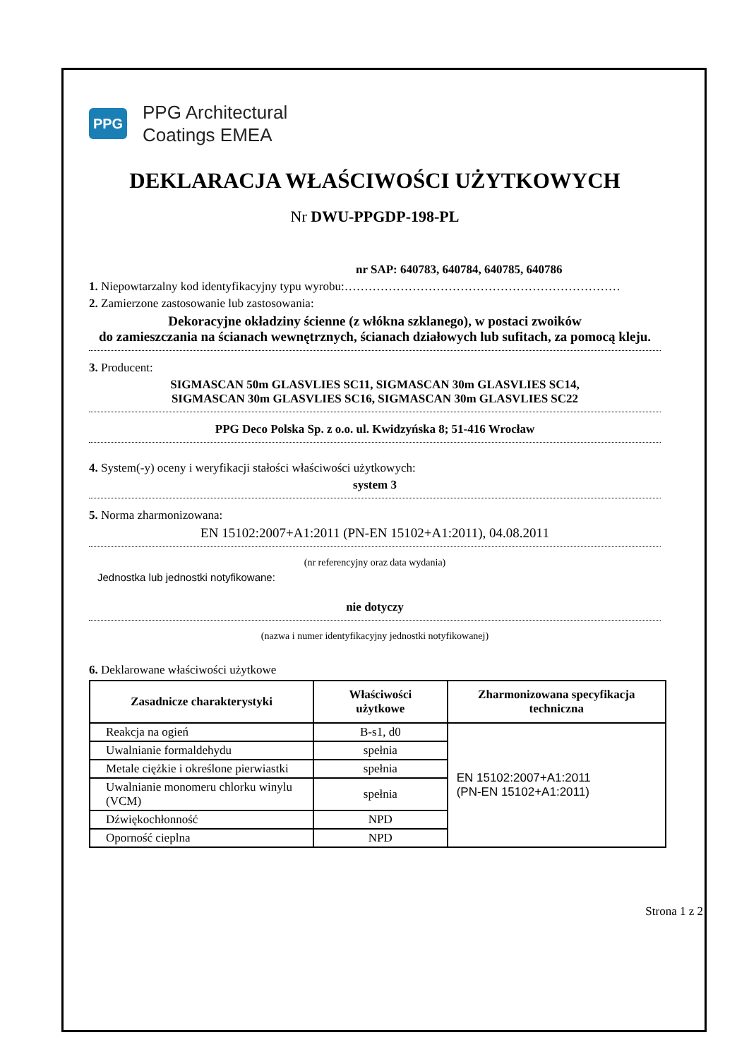PPG
PPG Architectural
Coatings EMEA
DEKLARACJA WŁAŚCIWOŚCI UŻYTKOWYCH
Nr DWU-PPGDP-198-PL
nr SAP: 640783, 640784, 640785, 640786
1. Niepowtarzalny kod identyfikacyjny typu wyrobu:……………………………………………………………
2. Zamierzone zastosowanie lub zastosowania:
Dekoracyjne okładziny ścienne (z włókna szklanego), w postaci zwoików
do zamieszczania na ścianach wewnętrznych, ścianach działowych lub sufitach, za pomocą kleju.
3. Producent:
SIGMASCAN 50m GLASVLIES SC11, SIGMASCAN 30m GLASVLIES SC14,
SIGMASCAN 30m GLASVLIES SC16, SIGMASCAN 30m GLASVLIES SC22
PPG Deco Polska Sp. z o.o. ul. Kwidzyńska 8; 51-416 Wrocław
4. System(-y) oceny i weryfikacji stałości właściwości użytkowych:
system 3
5. Norma zharmonizowana:
EN 15102:2007+A1:2011 (PN-EN 15102+A1:2011), 04.08.2011
(nr referencyjny oraz data wydania)
Jednostka lub jednostki notyfikowane:
nie dotyczy
(nazwa i numer identyfikacyjny jednostki notyfikowanej)
6. Deklarowane właściwości użytkowe
| Zasadnicze charakterystyki | Właściwości użytkowe | Zharmonizowana specyfikacja techniczna |
| --- | --- | --- |
| Reakcja na ogień | B-s1, d0 | EN 15102:2007+A1:2011 (PN-EN 15102+A1:2011) |
| Uwalnianie formaldehydu | spełnia | |
| Metale ciężkie i określone pierwiastki | spełnia | |
| Uwalnianie monomeru chlorku winylu (VCM) | spełnia | |
| Dźwiękochłonność | NPD | |
| Oporność cieplna | NPD | |
Strona 1 z 2